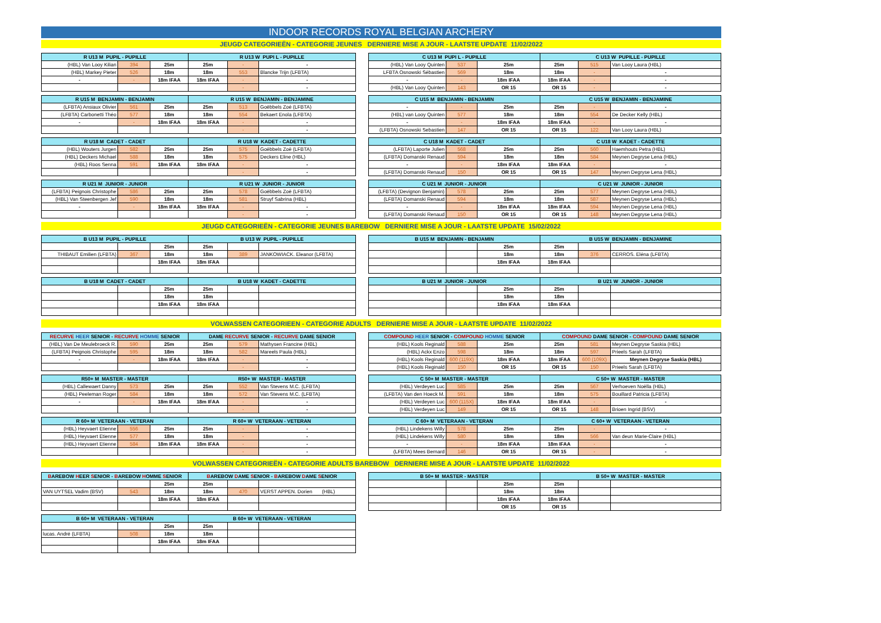INDOOR RECORDS ROYAL BELGIAN ARCHERY
JEUGD CATEGORIEËN - CATEGORIE JEUNES DERNIERE MISE A JOUR - LAATSTE UPDATE 11/02/2022
| R U13 M PUPIL - PUPILLE | | | R U13 W PUPI L - PUPILLE | | |
| --- | --- | --- | --- | --- | --- |
| (HBL) Van Looy Kilian | 394 | 25m | 25m | - | - |
| (HBL) Markey Pieter | 526 | 18m | 18m | 553 | Blancke Trijn (LFBTA) |
| - | - | 18m IFAA | 18m IFAA | - | - |
| | | | | - | - |
| C U13 M PUPI L - PUPILLE | | | C U13 W PUPILLE - PUPILLE | | |
| --- | --- | --- | --- | --- | --- |
| (HBL) Van Looy Quinten | 537 | 25m | 25m | 515 | Van Looy Laura (HBL) |
| LFBTA Osnowski Sébastien | 569 | 18m | 18m | - | - |
| - | - | 18m IFAA | 18m IFAA | - | - |
| (HBL) Van Looy Quinten | 143 | OR 15 | OR 15 | - | - |
| R U15 M BENJAMIN - BENJAMIN | | | R U15 W BENJAMIN - BENJAMINE | | |
| --- | --- | --- | --- | --- | --- |
| (LFBTA) Ansiaux Olivier | 561 | 25m | 25m | 513 | Goëbbels Zoé (LFBTA) |
| (LFBTA) Carbonetti Théo | 577 | 18m | 18m | 554 | Bekaert Enola (LFBTA) |
| - | - | 18m IFAA | 18m IFAA | - | - |
| | | | | - | - |
| C U15 M BENJAMIN - BENJAMIN | | | C U15 W BENJAMIN - BENJAMINE | | |
| --- | --- | --- | --- | --- | --- |
| - | - | 25m | 25m | - | - |
| (HBL) van Looy Quinten | 577 | 18m | 18m | 554 | De Decker Kelly (HBL) |
| - | - | 18m IFAA | 18m IFAA | - | - |
| (LFBTA) Osnowski Sebastien | 147 | OR 15 | OR 15 | 122 | Van Looy Laura (HBL) |
| R U18 M CADET - CADET | | | R U18 W KADET - CADETTE | | |
| --- | --- | --- | --- | --- | --- |
| (HBL) Wouters Jurgen | 582 | 25m | 25m | 575 | Goëbbels Zoë (LFBTA) |
| (HBL) Deckers Michael | 588 | 18m | 18m | 575 | Deckers Eline (HBL) |
| (HBL) Roos Senna | 591 | 18m IFAA | 18m IFAA | - | - |
| | | | | - | - |
| C U18 M KADET - CADET | | | C U18 W KADET - CADETTE | | |
| --- | --- | --- | --- | --- | --- |
| (LFBTA) Laporte Julien | 568 | 25m | 25m | 560 | Haemhouts Petra (HBL) |
| (LFBTA) Domanski Renaud | 594 | 18m | 18m | 584 | Meynen Degryse Lena (HBL) |
| - | - | 18m IFAA | 18m IFAA | - | - |
| (LFBTA) Domanski Renaud | 150 | OR 15 | OR 15 | 147 | Meynen Degryse Lena (HBL) |
| R U21 M JUNIOR - JUNIOR | | | R U21 W JUNIOR - JUNIOR | | |
| --- | --- | --- | --- | --- | --- |
| (LFBTA) Peignois Christophe | 586 | 25m | 25m | 578 | Goëbbels Zoë (LFBTA) |
| (HBL) Van Steenbergen Jef | 590 | 18m | 18m | 581 | Struyf Sabrina (HBL) |
| - | - | 18m IFAA | 18m IFAA | - | - |
| | | | | - | - |
| C U21 M JUNIOR - JUNIOR | | | C U21 W JUNIOR - JUNIOR | | |
| --- | --- | --- | --- | --- | --- |
| (LFBTA) (Devignon Benjamin) | 578 | 25m | 25m | 577 | Meynen Degryse Lena (HBL) |
| (LFBTA) Domanski Renaud | 594 | 18m | 18m | 587 | Meynen Degryse Lena (HBL) |
| - | - | 18m IFAA | 18m IFAA | 594 | Meynen Degryse Lena (HBL) |
| (LFBTA) Domanski Renaud | 150 | OR 15 | OR 15 | 148 | Meynen Degryse Lena (HBL) |
JEUGD CATEGORIEËN - CATEGORIE JEUNES BAREBOW DERNIERE MISE A JOUR - LAATSTE UPDATE 15/02/2022
| B U13 M PUPIL - PUPILLE | | | B U13 W PUPIL - PUPILLE | | |
| --- | --- | --- | --- | --- | --- |
| | | 25m | 25m | | |
| THIBAUT Emilien (LFBTA) | 367 | 18m | 18m | 389 | JANKOWIACK. Eleanor (LFBTA) |
| | | 18m IFAA | 18m IFAA | | |
| B U15 M BENJAMIN - BENJAMIN | | | B U15 W BENJAMIN - BENJAMINE | | |
| --- | --- | --- | --- | --- | --- |
| | | 25m | 25m | | |
| | | 18m | 18m | 376 | CERROS. Eléna (LFBTA) |
| | | 18m IFAA | 18m IFAA | | |
| B U18 M CADET - CADET | | | B U18 W KADET - CADETTE | | |
| --- | --- | --- | --- | --- | --- |
| | | 25m | 25m | | |
| | | 18m | 18m | | |
| | | 18m IFAA | 18m IFAA | | |
| B U21 M JUNIOR - JUNIOR | | | B U21 W JUNIOR - JUNIOR | | |
| --- | --- | --- | --- | --- | --- |
| | | 25m | 25m | | |
| | | 18m | 18m | | |
| | | 18m IFAA | 18m IFAA | | |
VOLWASSEN CATEGORIEEN - CATEGORIE ADULTS DERNIERE MISE A JOUR - LAATSTE UPDATE 11/02/2022
| RECURVE HEER SENIOR - RECURVE HOMME SENIOR | | | DAME RECURVE SENIOR - RECURVE DAME SENIOR | | |
| --- | --- | --- | --- | --- | --- |
| (HBL) Van De Meulebroeck R. | 590 | 25m | 25m | 579 | Mathysen Francine (HBL) |
| (LFBTA) Peignois Christophe | 595 | 18m | 18m | 582 | Mareels Paula (HBL) |
| - | - | 18m IFAA | 18m IFAA | - | - |
| | | | | - | - |
| COMPOUND HEER SENIOR - COMPOUND HOMME SENIOR | | | COMPOUND DAME SENIOR - COMPOUND DAME SENIOR | | |
| --- | --- | --- | --- | --- | --- |
| (HBL) Kools Reginald | 588 | 25m | 25m | 581 | Meynen Degryse Saskia (HBL) |
| (HBL) Ackx Enzo | 598 | 18m | 18m | 597 | Prieels Sarah (LFBTA) |
| (HBL) Kools Reginald | 600 (119X) | 18m IFAA | 18m IFAA | 600 (109X) | Meynen Degryse Saskia (HBL) |
| (HBL) Kools Reginald | 150 | OR 15 | OR 15 | 150 | Prieels Sarah (LFBTA) |
| R50+ M MASTER - MASTER | | | R50+ W MASTER - MASTER | | |
| --- | --- | --- | --- | --- | --- |
| (HBL) Callewaert Danny | 573 | 25m | 25m | 552 | Van Stevens M.C. (LFBTA) |
| (HBL) Peeleman Roger | 584 | 18m | 18m | 572 | Van Stevens M.C. (LFBTA) |
| - | - | 18m IFAA | 18m IFAA | - | - |
| | | | | - | - |
| C 50+ M MASTER - MASTER | | | C 50+ W MASTER - MASTER | | |
| --- | --- | --- | --- | --- | --- |
| (HBL) Verdeyen Luc | 585 | 25m | 25m | 567 | Verhoeven Noëlla (HBL) |
| (LFBTA) Van den Hoeck M. | 591 | 18m | 18m | 575 | Bouillard Patricia (LFBTA) |
| (HBL) Verdeyen Luc | 600 (115X) | 18m IFAA | 18m IFAA | - | - |
| (HBL) Verdeyen Luc | 149 | OR 15 | OR 15 | 148 | Brioen Ingrid (BSV) |
| R 60+ M VETERAAN - VETERAN | | | R 60+ W VETERAAN - VETERAN | | |
| --- | --- | --- | --- | --- | --- |
| (HBL) Heyvaert Etienne | 556 | 25m | 25m | - | - |
| (HBL) Heyvaert Etienne | 577 | 18m | 18m | - | - |
| (HBL) Heyvaert Etienne | 584 | 18m IFAA | 18m IFAA | - | - |
| | | | | - | - |
| C 60+ M VETERAAN - VETERAN | | | C 60+ W VETERAAN - VETERAN | | |
| --- | --- | --- | --- | --- | --- |
| (HBL) Lindekens Willy | 578 | 25m | 25m | - | - |
| (HBL) Lindekens Willy | 580 | 18m | 18m | 566 | Van deun Marie-Claire (HBL) |
| - | - | 18m IFAA | 18m IFAA | - | - |
| (LFBTA) Mees Bernard | 146 | OR 15 | OR 15 | - | - |
VOLWASSEN CATEGORIEËN - CATEGORIE ADULTS BAREBOW DERNIERE MISE A JOUR - LAATSTE UPDATE 11/02/2022
| B AREBOW H EER S ENIOR - B AREBOW H OMME S ENIOR | | | B AREBOW D AME S ENIOR - B AREBOW D AME S ENIOR | | |
| --- | --- | --- | --- | --- | --- |
| | | 25m | 25m | | |
| VAN UYTSEL Vadim (BSV) | 543 | 18m | 18m | 470 | VERST APPEN. Dorien (HBL) |
| | | 18m IFAA | 18m IFAA | | |
| B 50+ M MASTER - MASTER | | | B 50+ W MASTER - MASTER | | |
| --- | --- | --- | --- | --- | --- |
| | | 25m | 25m | | |
| | | 18m | 18m | | |
| | | 18m IFAA | 18m IFAA | | |
| | | OR 15 | OR 15 | | |
| B 60+ M VETERAAN - VETERAN | | | B 60+ W VETERAAN - VETERAN | | |
| --- | --- | --- | --- | --- | --- |
| | | 25m | 25m | | |
| lucas. André (LFBTA) | 508 | 18m | 18m | | |
| | | 18m IFAA | 18m IFAA | | |